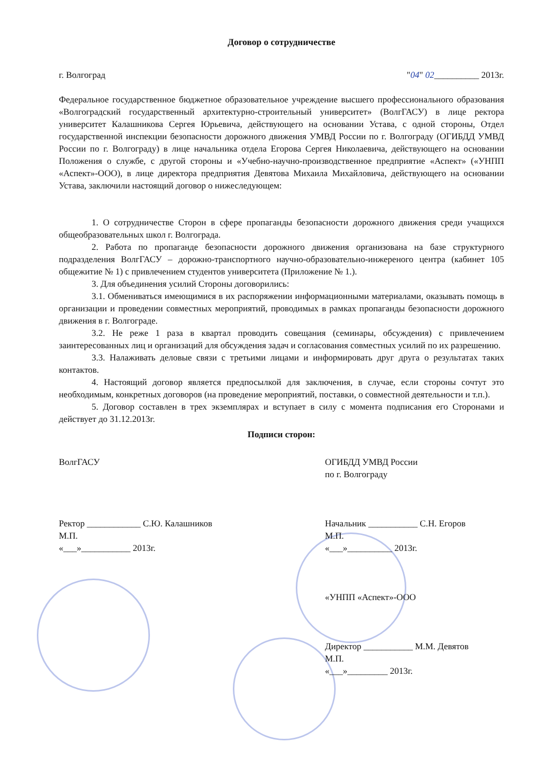Договор о сотрудничестве
г. Волгоград "04" 02__________ 2013г.
Федеральное государственное бюджетное образовательное учреждение высшего профессионального образования «Волгоградский государственный архитектурно-строительный университет» (ВолгГАСУ) в лице ректора университет Калашникова Сергея Юрьевича, действующего на основании Устава, с одной стороны, Отдел государственной инспекции безопасности дорожного движения УМВД России по г. Волгограду (ОГИБДД УМВД России по г. Волгограду) в лице начальника отдела Егорова Сергея Николаевича, действующего на основании Положения о службе, с другой стороны и «Учебно-научно-производственное предприятие «Аспект» («УНПП «Аспект»-ООО), в лице директора предприятия Девятова Михаила Михайловича, действующего на основании Устава, заключили настоящий договор о нижеследующем:
1. О сотрудничестве Сторон в сфере пропаганды безопасности дорожного движения среди учащихся общеобразовательных школ г. Волгограда.
2. Работа по пропаганде безопасности дорожного движения организована на базе структурного подразделения ВолгГАСУ – дорожно-транспортного научно-образовательно-инжереного центра (кабинет 105 общежитие № 1) с привлечением студентов университета (Приложение № 1.).
3. Для объединения усилий Стороны договорились:
3.1. Обмениваться имеющимися в их распоряжении информационными материалами, оказывать помощь в организации и проведении совместных мероприятий, проводимых в рамках пропаганды безопасности дорожного движения в г. Волгограде.
3.2. Не реже 1 раза в квартал проводить совещания (семинары, обсуждения) с привлечением заинтересованных лиц и организаций для обсуждения задач и согласования совместных усилий по их разрешению.
3.3. Налаживать деловые связи с третьими лицами и информировать друг друга о результатах таких контактов.
4. Настоящий договор является предпосылкой для заключения, в случае, если стороны сочтут это необходимым, конкретных договоров (на проведение мероприятий, поставки, о совместной деятельности и т.п.).
5. Договор составлен в трех экземплярах и вступает в силу с момента подписания его Сторонами и действует до 31.12.2013г.
Подписи сторон:
ВолгГАСУ
Ректор ____________ С.Ю. Калашников
М.П.
«___»___________ 2013г.
ОГИБДД УМВД России
по г. Волгограду
Начальник ___________ С.Н. Егоров
М.П.
«___»__________ 2013г.
«УНПП «Аспект»-ООО
Директор ___________ М.М. Девятов
М.П.
«___»_________ 2013г.